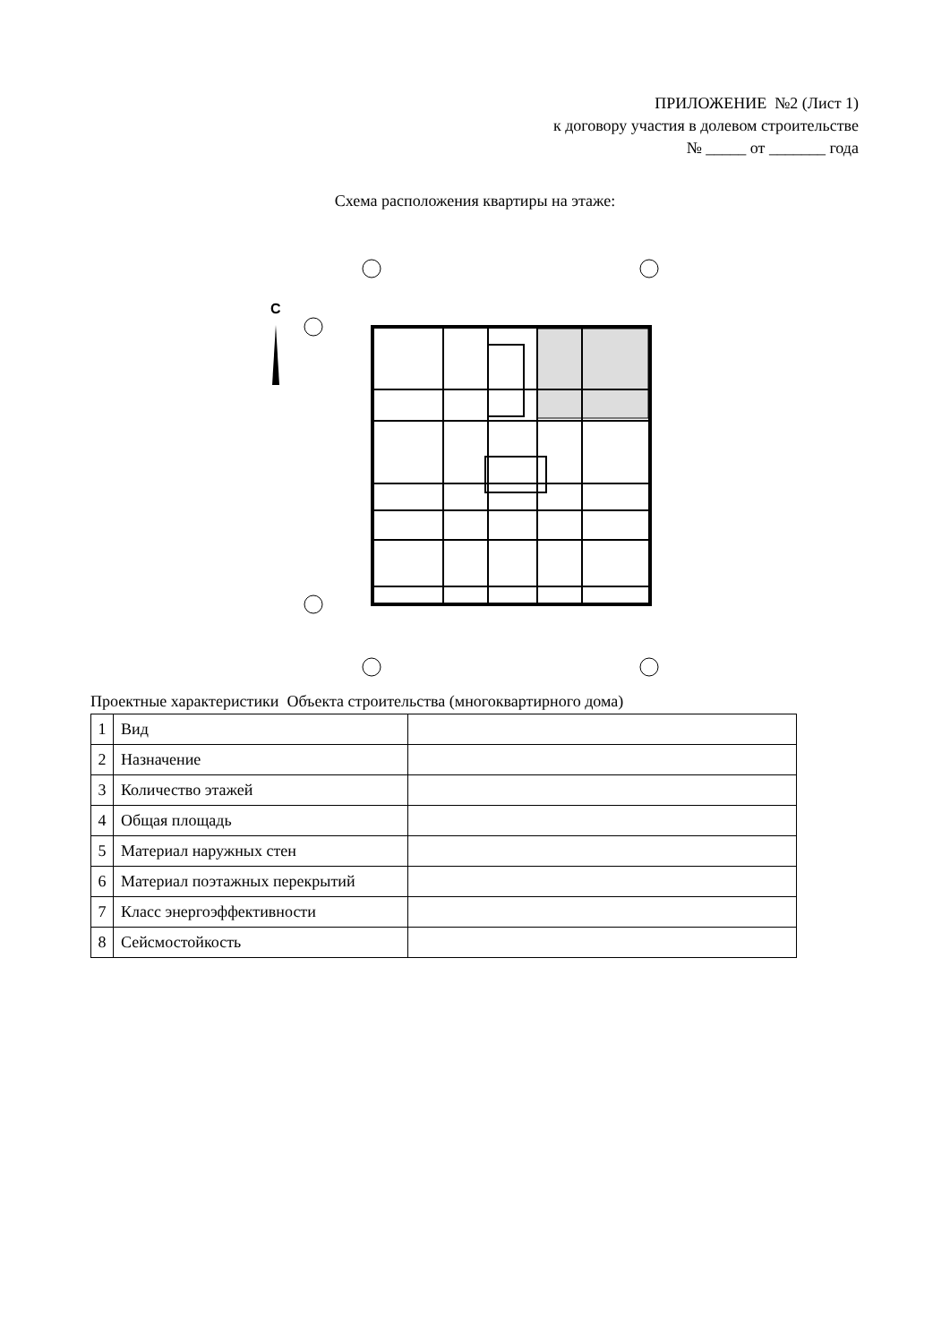ПРИЛОЖЕНИЕ №2 (Лист 1)
к договору участия в долевом строительстве
№ _____ от _______ года
Схема расположения квартиры на этаже:
С
Проектные характеристики Объекта строительства (многоквартирного дома)
| 1 | Вид | |
| 2 | Назначение | |
| 3 | Количество этажей | |
| 4 | Общая площадь | |
| 5 | Материал наружных стен | |
| 6 | Материал поэтажных перекрытий | |
| 7 | Класс энергоэффективности | |
| 8 | Сейсмостойкость | |